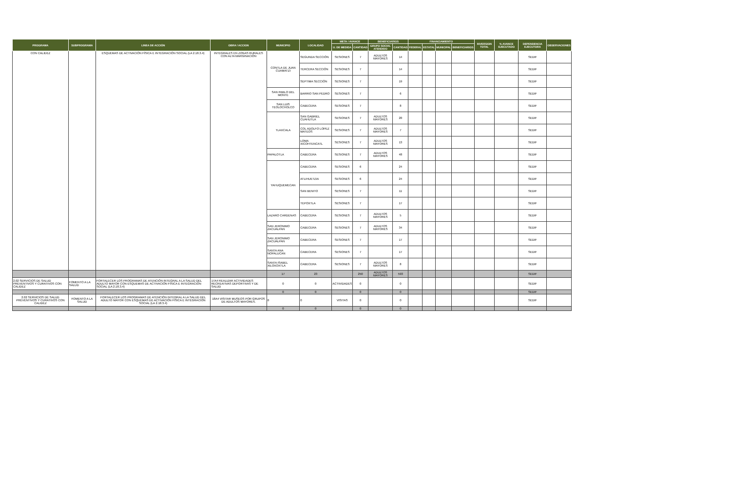| PROGRAMA | SUBPROGRAMA | LINEA DE ACCIÓN | OBRA / ACCION | MUNICIPIO | LOCALIDAD | META / AVANCE | | BENEFICIARIOS | | FINANCIAMIENTO | | | | INVERSION TOTAL | % AVANCE EJECUTADO | DEPENDENCIA EJECUTORA | OBSERVACIONES |
| --- | --- | --- | --- | --- | --- | --- | --- | --- | --- | --- | --- | --- | --- | --- | --- | --- | --- |
| | | | | | | U. DE MEDIDA | CANTIDAD | GRUPO SOCIAL ATENDIDO | CANTIDAD | FEDERAL | ESTATAL | MUNICIPAL | BENEFICIARIOS | | | | |
| CON CALIDEZ | | ESQUEMAS DE ACTIVACIÓN FÍSICA E INTEGRACIÓN SOCIAL (LA 2.18.3.4) | INTEGRALES EN ZONAS RURALES CON ALTA MARGINACIÓN | CONTLA DE JUAN CUAMATZI | SEGUNDA SECCIÓN | SESIONES | 7 | ADULTOS MAYORES | 14 | | | | | | | SEDIF | |
| | | | | | TERCERA SECCIÓN | SESIONES | 7 | | 14 | | | | | | | SEDIF | |
| | | | | | SEPTIMA SECCIÓN | SESIONES | 7 | | 19 | | | | | | | SEDIF | |
| | | | | SAN PABLO DEL MONTE | BARRIO SAN PEDRO | SESIONES | 7 | | 6 | | | | | | | SEDIF | |
| | | | | SAN LUIS TEOLOCHOLCO | CABECERA | SESIONES | 7 | | 8 | | | | | | | SEDIF | |
| | | | | TLAXCALA | SAN GABRIEL CUAHUTLA | SESIONES | 7 | ADULTOS MAYORES | 20 | | | | | | | SEDIF | |
| | | | | | COL ADOLFO LOPEZ MATEOS | SESIONES | 7 | ADULTOS MAYORES | 7 | | | | | | | SEDIF | |
| | | | | | LOMA XICOHTENCATL | SESIONES | 7 | ADULTOS MAYORES | 13 | | | | | | | SEDIF | |
| | | | | PAPALOTLA | CABECERA | SESIONES | 7 | ADULTOS MAYORES | 48 | | | | | | | SEDIF | |
| | | | | YAHUQUEMECAN | CABECERA | SESIONES | 6 | | 24 | | | | | | | SEDIF | |
| | | | | | ATLIHUETZIA | SESIONES | 6 | | 24 | | | | | | | SEDIF | |
| | | | | | SAN BENITO | SESIONES | 7 | | 11 | | | | | | | SEDIF | |
| | | | | | TEPOXTLA | SESIONES | 7 | | 17 | | | | | | | SEDIF | |
| | | | | LAZARO CARDENAS | CABECERA | SESIONES | 7 | ADULTOS MAYORES | 5 | | | | | | | SEDIF | |
| | | | | SAN JERONIMO ZACUALPAN | CABECERA | SESIONES | 7 | ADULTOS MAYORES | 34 | | | | | | | SEDIF | |
| | | | | SAN JERONIMO ZACUALPAN | CABECERA | SESIONES | 7 | | 17 | | | | | | | SEDIF | |
| | | | | SANTA ANA NOPALUCAN | CABECERA | SESIONES | 7 | | 17 | | | | | | | SEDIF | |
| | | | | SANTA ISABEL XILOXOXTLA | CABECERA | SESIONES | 7 | ADULTOS MAYORES | 8 | | | | | | | SEDIF | |
| | | | | 17 | 23 | | 250 | ADULTOS MAYORES | 593 | | | | | | | SEDIF | |
| 2.02 SERVICIOS DE SALUD PREVENTIVOS Y CURATIVOS CON CALIDEZ | FOMENTO A LA SALUD | FORTALECER LOS PROGRAMAS DE ATENCIÓN INTEGRAL A LA SALUD DEL ADULTO MAYOR CON ESQUEMAS DE ACTIVACIÓN FÍSICA E INTEGRACIÓN SOCIAL (LA 2.18.3.4) | 17A4 REALIZAR ACTIVIDADES RECREATIVAS DEPORTIVAS Y DE SALUD | 0 | 0 | ACTIVIDADES | 0 | | 0 | | | | | | | SEDIF | |
| | | | | 0 | 0 | | 0 | | 0 | | | | | | | SEDIF | |
| 2.02 SERVICIOS DE SALUD PREVENTIVOS Y CURATIVOS CON CALIDEZ | FOMENTO A LA SALUD | FORTALECER LOS PROGRAMAS DE ATENCIÓN INTEGRAL A LA SALUD DEL ADULTO MAYOR CON ESQUEMAS DE ACTIVACIÓN FÍSICA E INTEGRACIÓN SOCIAL (LA 2.18.3.4) | 18A4 VISITAR MUSEOS POR GRUPOS DE ADULTOS MAYORES. | 0 | 0 | VISITAS | 0 | | 0 | | | | | | | SEDIF | |
| | | | | 0 | 0 | | 0 | | 0 | | | | | | | | |